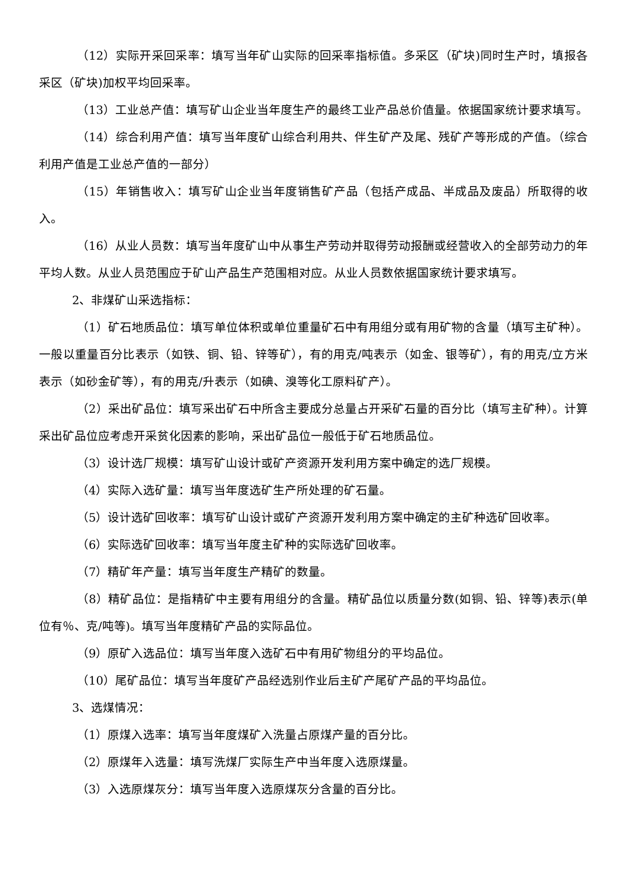（12）实际开采回采率：填写当年矿山实际的回采率指标值。多采区（矿块)同时生产时，填报各采区（矿块)加权平均回采率。
（13）工业总产值：填写矿山企业当年度生产的最终工业产品总价值量。依据国家统计要求填写。
（14）综合利用产值：填写当年度矿山综合利用共、伴生矿产及尾、残矿产等形成的产值。（综合利用产值是工业总产值的一部分）
（15）年销售收入：填写矿山企业当年度销售矿产品（包括产成品、半成品及废品）所取得的收入。
（16）从业人员数：填写当年度矿山中从事生产劳动并取得劳动报酬或经营收入的全部劳动力的年平均人数。从业人员范围应于矿山产品生产范围相对应。从业人员数依据国家统计要求填写。
2、非煤矿山采选指标：
（1）矿石地质品位：填写单位体积或单位重量矿石中有用组分或有用矿物的含量（填写主矿种）。一般以重量百分比表示（如铁、铜、铅、锌等矿），有的用克/吨表示（如金、银等矿），有的用克/立方米表示（如砂金矿等），有的用克/升表示（如碘、溴等化工原料矿产）。
（2）采出矿品位：填写采出矿石中所含主要成分总量占开采矿石量的百分比（填写主矿种）。计算采出矿品位应考虑开采贫化因素的影响，采出矿品位一般低于矿石地质品位。
（3）设计选厂规模：填写矿山设计或矿产资源开发利用方案中确定的选厂规模。
（4）实际入选矿量：填写当年度选矿生产所处理的矿石量。
（5）设计选矿回收率：填写矿山设计或矿产资源开发利用方案中确定的主矿种选矿回收率。
（6）实际选矿回收率：填写当年度主矿种的实际选矿回收率。
（7）精矿年产量：填写当年度生产精矿的数量。
（8）精矿品位：是指精矿中主要有用组分的含量。精矿品位以质量分数(如铜、铅、锌等)表示(单位有％、克/吨等)。填写当年度精矿产品的实际品位。
（9）原矿入选品位：填写当年度入选矿石中有用矿物组分的平均品位。
（10）尾矿品位：填写当年度矿产品经选别作业后主矿产尾矿产品的平均品位。
3、选煤情况：
（1）原煤入选率：填写当年度煤矿入洗量占原煤产量的百分比。
（2）原煤年入选量：填写洗煤厂实际生产中当年度入选原煤量。
（3）入选原煤灰分：填写当年度入选原煤灰分含量的百分比。